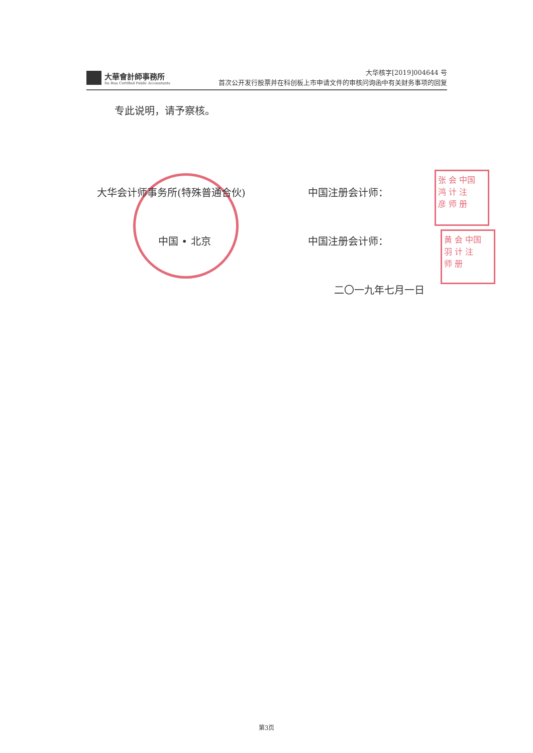大華會計師事務所
Da Hua Certified Public Accountants
大华核字[2019]004644 号
首次公开发行股票并在科创板上市申请文件的审核问询函中有关财务事项的回复
专此说明，请予察核。
大华会计师事务所(特殊普通合伙) 中国注册会计师：
张 会 中国
鸿 计 注
彦 师 册
中国 • 北京 中国注册会计师：
黄 会 中国
羽 计 注
师 册
二〇一九年七月一日
第3页